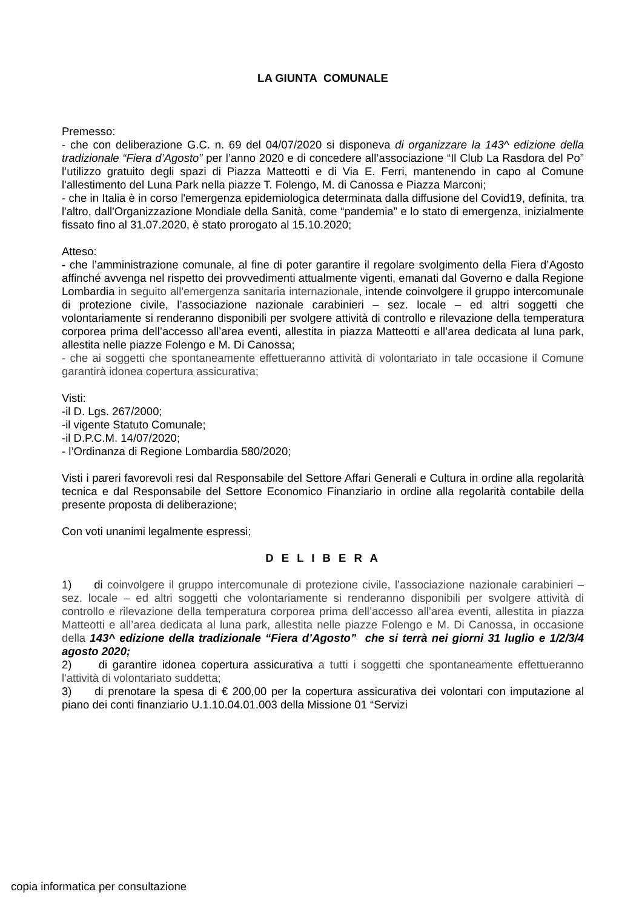LA GIUNTA COMUNALE
Premesso:
- che con deliberazione G.C. n. 69 del 04/07/2020 si disponeva di organizzare la 143^ edizione della tradizionale “Fiera d’Agosto” per l’anno 2020 e di concedere all’associazione “Il Club La Rasdora del Po” l’utilizzo gratuito degli spazi di Piazza Matteotti e di Via E. Ferri, mantenendo in capo al Comune l'allestimento del Luna Park nella piazze T. Folengo, M. di Canossa e Piazza Marconi;
- che in Italia è in corso l'emergenza epidemiologica determinata dalla diffusione del Covid19, definita, tra l'altro, dall'Organizzazione Mondiale della Sanità, come “pandemia” e lo stato di emergenza, inizialmente fissato fino al 31.07.2020, è stato prorogato al 15.10.2020;
Atteso:
- che l’amministrazione comunale, al fine di poter garantire il regolare svolgimento della Fiera d’Agosto affinché avvenga nel rispetto dei provvedimenti attualmente vigenti, emanati dal Governo e dalla Regione Lombardia in seguito all'emergenza sanitaria internazionale, intende coinvolgere il gruppo intercomunale di protezione civile, l’associazione nazionale carabinieri – sez. locale – ed altri soggetti che volontariamente si renderanno disponibili per svolgere attività di controllo e rilevazione della temperatura corporea prima dell’accesso all’area eventi, allestita in piazza Matteotti e all’area dedicata al luna park, allestita nelle piazze Folengo e M. Di Canossa;
- che ai soggetti che spontaneamente effettueranno attività di volontariato in tale occasione il Comune garantirà idonea copertura assicurativa;
Visti:
-il D. Lgs. 267/2000;
-il vigente Statuto Comunale;
-il D.P.C.M. 14/07/2020;
- l’Ordinanza di Regione Lombardia 580/2020;
Visti i pareri favorevoli resi dal Responsabile del Settore Affari Generali e Cultura in ordine alla regolarità tecnica e dal Responsabile del Settore Economico Finanziario in ordine alla regolarità contabile della presente proposta di deliberazione;
Con voti unanimi legalmente espressi;
D E L I B E R A
1) di coinvolgere il gruppo intercomunale di protezione civile, l’associazione nazionale carabinieri – sez. locale – ed altri soggetti che volontariamente si renderanno disponibili per svolgere attività di controllo e rilevazione della temperatura corporea prima dell’accesso all’area eventi, allestita in piazza Matteotti e all’area dedicata al luna park, allestita nelle piazze Folengo e M. Di Canossa, in occasione della 143^ edizione della tradizionale “Fiera d’Agosto” che si terrà nei giorni 31 luglio e 1/2/3/4 agosto 2020;
2) di garantire idonea copertura assicurativa a tutti i soggetti che spontaneamente effettueranno l'attività di volontariato suddetta;
3) di prenotare la spesa di € 200,00 per la copertura assicurativa dei volontari con imputazione al piano dei conti finanziario U.1.10.04.01.003 della Missione 01 “Servizi
copia informatica per consultazione